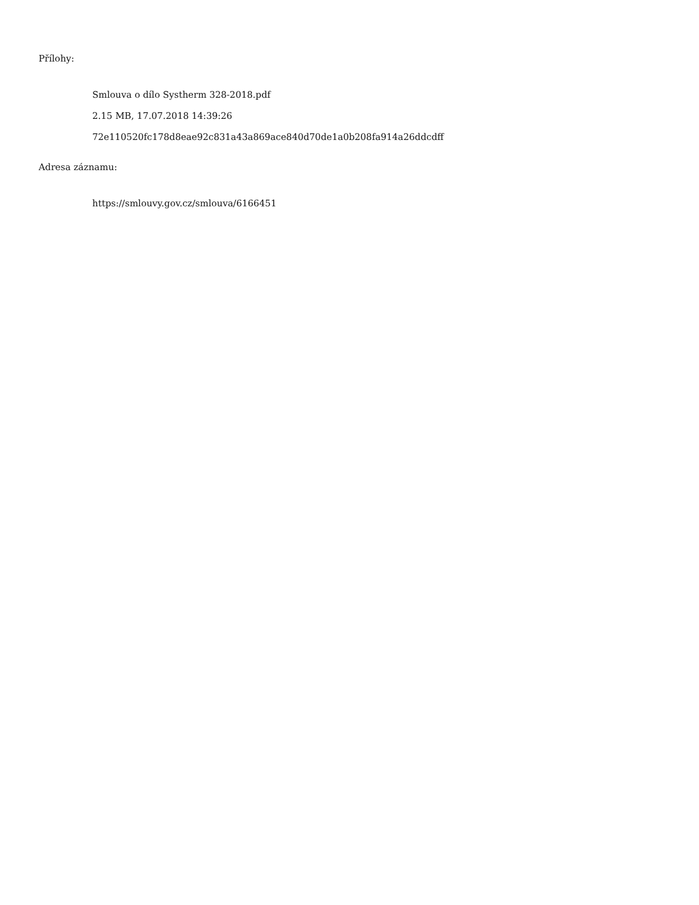Přílohy:
Smlouva o dílo Systherm 328-2018.pdf
2.15 MB, 17.07.2018 14:39:26
72e110520fc178d8eae92c831a43a869ace840d70de1a0b208fa914a26ddcdff
Adresa záznamu:
https://smlouvy.gov.cz/smlouva/6166451